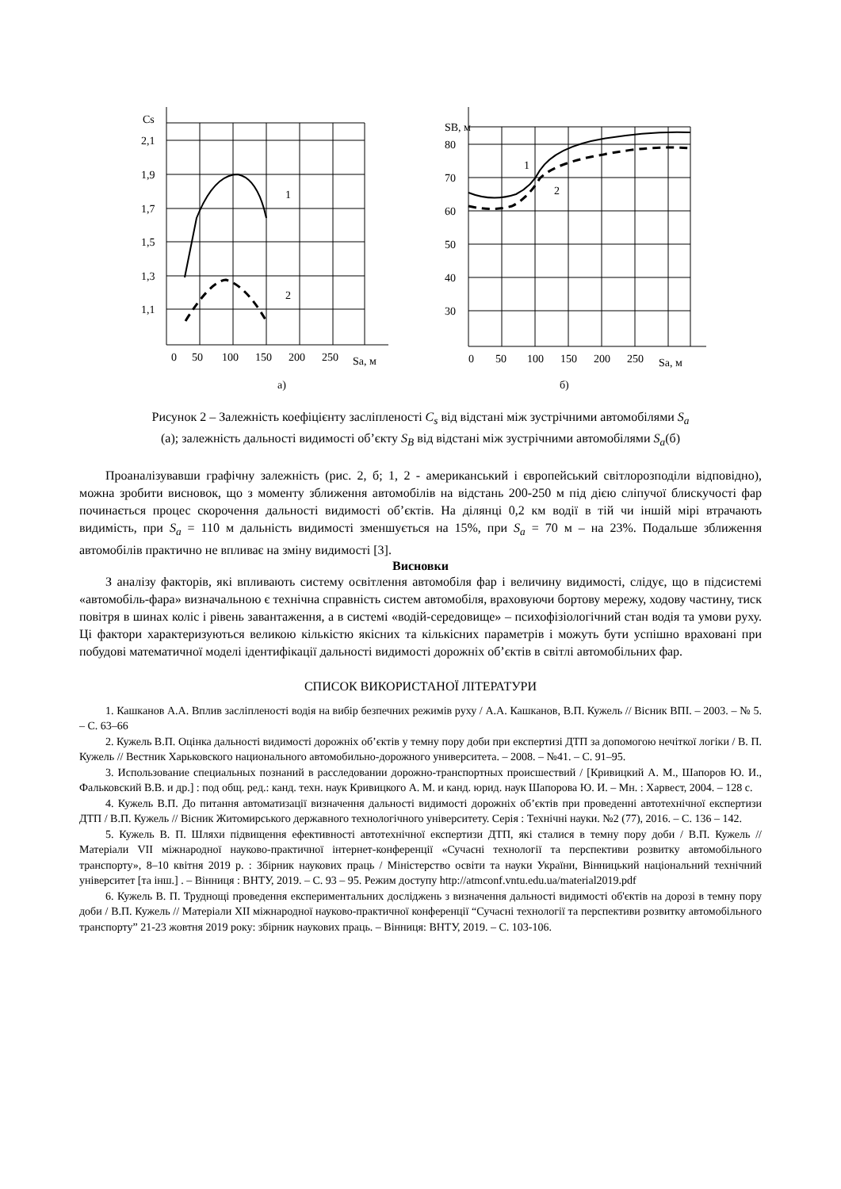Cs
2,1
1,9
1,7
1,5
1,3
1,1
0
50
100
150
200
250
Sa, м
1
2
а)
SB, м
80
70
60
50
40
30
0
50
100
150
200
250
Sa, м
1
2
б)
Рисунок 2 – Залежність коефіцієнту засліпленості C<sub>s</sub> від відстані між зустрічними автомобілями S<sub>a</sub>
(а); залежність дальності видимості об’єкту S<sub>B</sub> від відстані між зустрічними автомобілями S<sub>a</sub>(б)
Проаналізувавши графічну залежність (рис. 2, б; 1, 2 - американський і європейський світлорозподіли відповідно), можна зробити висновок, що з моменту зближення автомобілів на відстань 200-250 м під дією сліпучої блискучості фар починається процес скорочення дальності видимості об’єктів. На ділянці 0,2 км водії в тій чи іншій мірі втрачають видимість, при S<sub>a</sub> = 110 м дальність видимості зменшується на 15%, при S<sub>a</sub> = 70 м – на 23%. Подальше зближення автомобілів практично не впливає на зміну видимості [3].
Висновки
З аналізу факторів, які впливають систему освітлення автомобіля фар і величину видимості, слідує, що в підсистемі «автомобіль-фара» визначальною є технічна справність систем автомобіля, враховуючи бортову мережу, ходову частину, тиск повітря в шинах коліс і рівень завантаження, а в системі «водій-середовище» – психофізіологічний стан водія та умови руху. Ці фактори характеризуються великою кількістю якісних та кількісних параметрів і можуть бути успішно враховані при побудові математичної моделі ідентифікації дальності видимості дорожніх об’єктів в світлі автомобільних фар.
СПИСОК ВИКОРИСТАНОЇ ЛІТЕРАТУРИ
1. Кашканов А.А. Вплив засліпленості водія на вибір безпечних режимів руху / А.А. Кашканов, В.П. Кужель // Вісник ВПІ. – 2003. – № 5. – С. 63–66
2. Кужель В.П. Оцінка дальності видимості дорожніх об’єктів у темну пору доби при експертизі ДТП за допомогою нечіткої логіки / В. П. Кужель // Вестник Харьковского национального автомобильно-дорожного университета. – 2008. – №41. – С. 91–95.
3. Использование специальных познаний в расследовании дорожно-транспортных происшествий / [Кривицкий А. М., Шапоров Ю. И., Фальковский В.В. и др.] : под общ. ред.: канд. техн. наук Кривицкого А. М. и канд. юрид. наук Шапорова Ю. И. – Мн. : Харвест, 2004. – 128 с.
4. Кужель В.П. До питання автоматизації визначення дальності видимості дорожніх об’єктів при проведенні автотехнічної експертизи ДТП / В.П. Кужель // Вісник Житомирського державного технологічного університету. Серія : Технічні науки. №2 (77), 2016. – С. 136 – 142.
5. Кужель В. П. Шляхи підвищення ефективності автотехнічної експертизи ДТП, які сталися в темну пору доби / В.П. Кужель // Матеріали VII міжнародної науково-практичної інтернет-конференції «Сучасні технології та перспективи розвитку автомобільного транспорту», 8–10 квітня 2019 р. : Збірник наукових праць / Міністерство освіти та науки України, Вінницький національний технічний університет [та інш.] . – Вінниця : ВНТУ, 2019. – С. 93 – 95. Режим доступу http://atmconf.vntu.edu.ua/material2019.pdf
6. Кужель В. П. Труднощі проведення експериментальних досліджень з визначення дальності видимості об'єктів на дорозі в темну пору доби / В.П. Кужель // Матеріали XII міжнародної науково-практичної конференції “Сучасні технології та перспективи розвитку автомобільного транспорту” 21-23 жовтня 2019 року: збірник наукових праць. – Вінниця: ВНТУ, 2019. – С. 103-106.